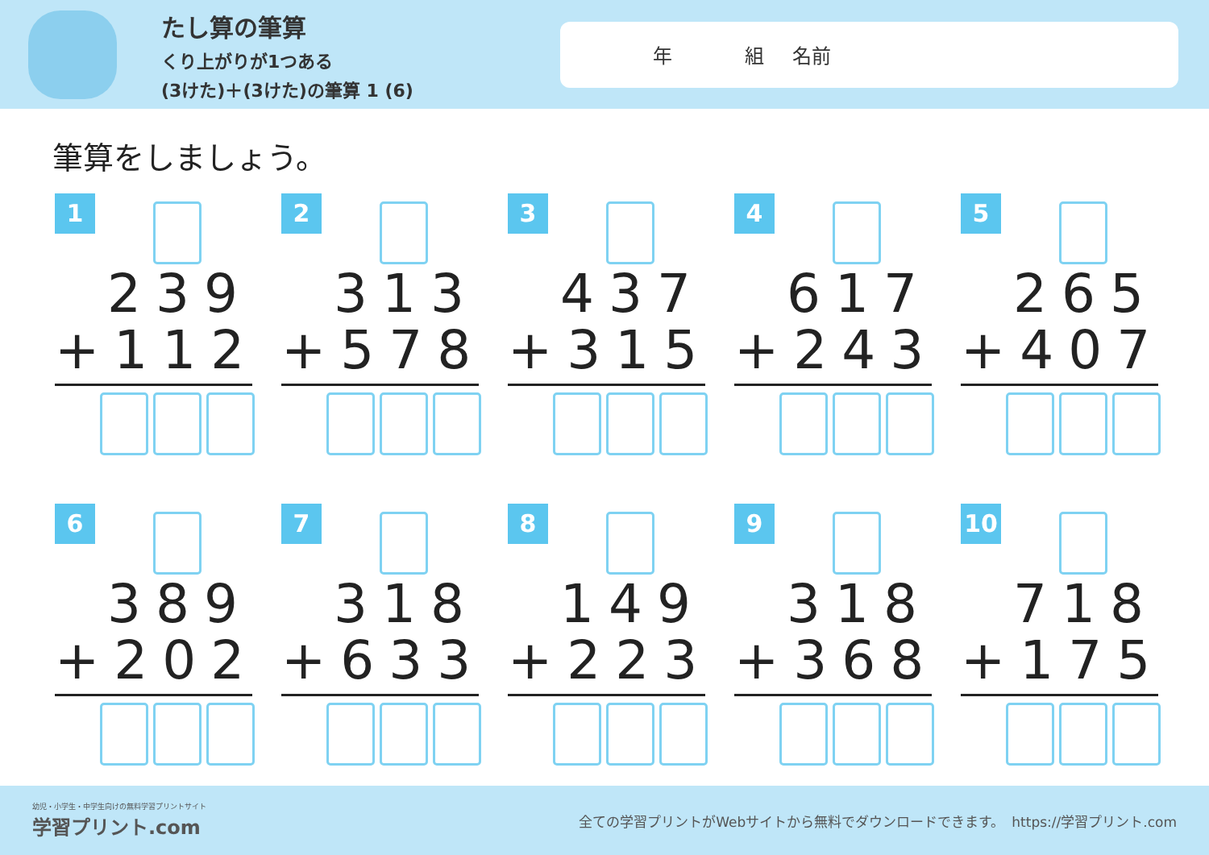たし算の筆算
くり上がりが1つある
(3けた)＋(3けた)の筆算 1 (6)
年 組 名前
筆算をしましょう。
1
239
+112
2
313
+578
3
437
+315
4
617
+243
5
265
+407
6
389
+202
7
318
+633
8
149
+223
9
318
+368
10
718
+175
幼児・小学生・中学生向けの無料学習プリントサイト
学習プリント.com
全ての学習プリントがWebサイトから無料でダウンロードできます。　https://学習プリント.com